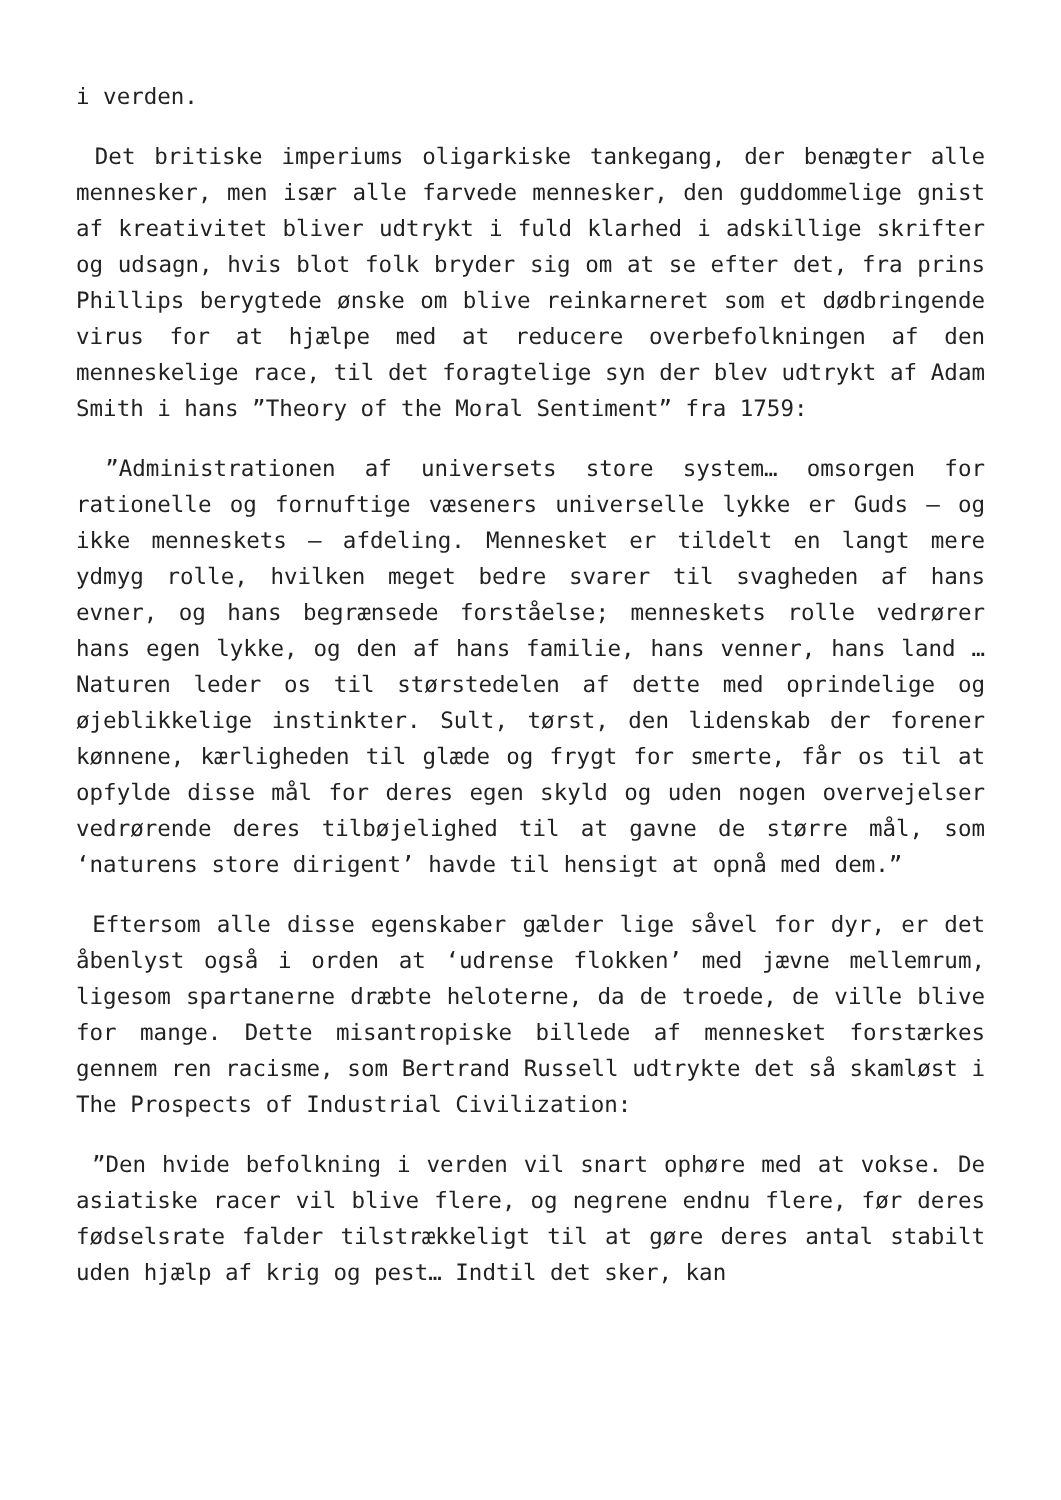i verden.
Det britiske imperiums oligarkiske tankegang, der benægter alle mennesker, men især alle farvede mennesker, den guddommelige gnist af kreativitet bliver udtrykt i fuld klarhed i adskillige skrifter og udsagn, hvis blot folk bryder sig om at se efter det, fra prins Phillips berygtede ønske om blive reinkarneret som et dødbringende virus for at hjælpe med at reducere overbefolkningen af den menneskelige race, til det foragtelige syn der blev udtrykt af Adam Smith i hans ”Theory of the Moral Sentiment” fra 1759:
”Administrationen af universets store system… omsorgen for rationelle og fornuftige væseners universelle lykke er Guds – og ikke menneskets – afdeling. Mennesket er tildelt en langt mere ydmyg rolle, hvilken meget bedre svarer til svagheden af hans evner, og hans begrænsede forståelse; menneskets rolle vedrører hans egen lykke, og den af hans familie, hans venner, hans land … Naturen leder os til størstedelen af dette med oprindelige og øjeblikkelige instinkter. Sult, tørst, den lidenskab der forener kønnene, kærligheden til glæde og frygt for smerte, får os til at opfylde disse mål for deres egen skyld og uden nogen overvejelser vedrørende deres tilbøjelighed til at gavne de større mål, som ‘naturens store dirigent’ havde til hensigt at opnå med dem.”
Eftersom alle disse egenskaber gælder lige såvel for dyr, er det åbenlyst også i orden at ‘udrense flokken’ med jævne mellemrum, ligesom spartanerne dræbte heloterne, da de troede, de ville blive for mange. Dette misantropiske billede af mennesket forstærkes gennem ren racisme, som Bertrand Russell udtrykte det så skamløst i The Prospects of Industrial Civilization:
”Den hvide befolkning i verden vil snart ophøre med at vokse. De asiatiske racer vil blive flere, og negrene endnu flere, før deres fødselsrate falder tilstrækkeligt til at gøre deres antal stabilt uden hjælp af krig og pest… Indtil det sker, kan